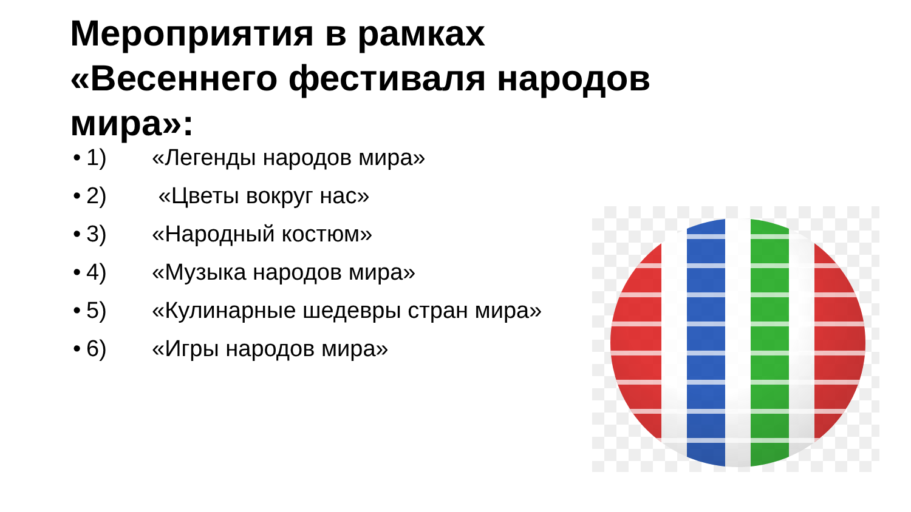Мероприятия в рамках
«Весеннего фестиваля народов
мира»:
• 1) «Легенды народов мира»
• 2) «Цветы вокруг нас»
• 3) «Народный костюм»
• 4) «Музыка народов мира»
• 5) «Кулинарные шедевры стран мира»
• 6) «Игры народов мира»